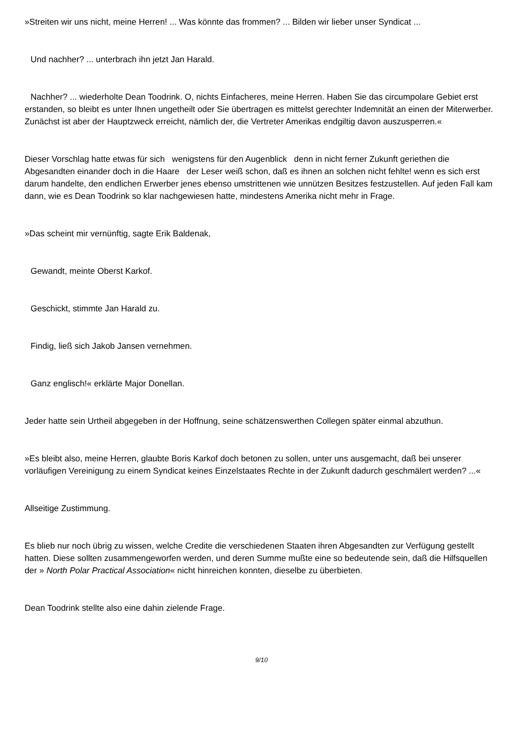»Streiten wir uns nicht, meine Herren! ... Was könnte das frommen? ... Bilden wir lieber unser Syndicat ...
Und nachher? ... unterbrach ihn jetzt Jan Harald.
Nachher? ... wiederholte Dean Toodrink. O, nichts Einfacheres, meine Herren. Haben Sie das circumpolare Gebiet erst erstanden, so bleibt es unter Ihnen ungetheilt oder Sie übertragen es mittelst gerechter Indemnität an einen der Miterwerber. Zunächst ist aber der Hauptzweck erreicht, nämlich der, die Vertreter Amerikas endgiltig davon auszusperren.«
Dieser Vorschlag hatte etwas für sich wenigstens für den Augenblick denn in nicht ferner Zukunft geriethen die Abgesandten einander doch in die Haare der Leser weiß schon, daß es ihnen an solchen nicht fehlte! wenn es sich erst darum handelte, den endlichen Erwerber jenes ebenso umstrittenen wie unnützen Besitzes festzustellen. Auf jeden Fall kam dann, wie es Dean Toodrink so klar nachgewiesen hatte, mindestens Amerika nicht mehr in Frage.
»Das scheint mir vernünftig, sagte Erik Baldenak,
Gewandt, meinte Oberst Karkof.
Geschickt, stimmte Jan Harald zu.
Findig, ließ sich Jakob Jansen vernehmen.
Ganz englisch!« erklärte Major Donellan.
Jeder hatte sein Urtheil abgegeben in der Hoffnung, seine schätzenswerthen Collegen später einmal abzuthun.
»Es bleibt also, meine Herren, glaubte Boris Karkof doch betonen zu sollen, unter uns ausgemacht, daß bei unserer vorläufigen Vereinigung zu einem Syndicat keines Einzelstaates Rechte in der Zukunft dadurch geschmälert werden? ...«
Allseitige Zustimmung.
Es blieb nur noch übrig zu wissen, welche Credite die verschiedenen Staaten ihren Abgesandten zur Verfügung gestellt hatten. Diese sollten zusammengeworfen werden, und deren Summe mußte eine so bedeutende sein, daß die Hilfsquellen der » North Polar Practical Association« nicht hinreichen konnten, dieselbe zu überbieten.
Dean Toodrink stellte also eine dahin zielende Frage.
9/10